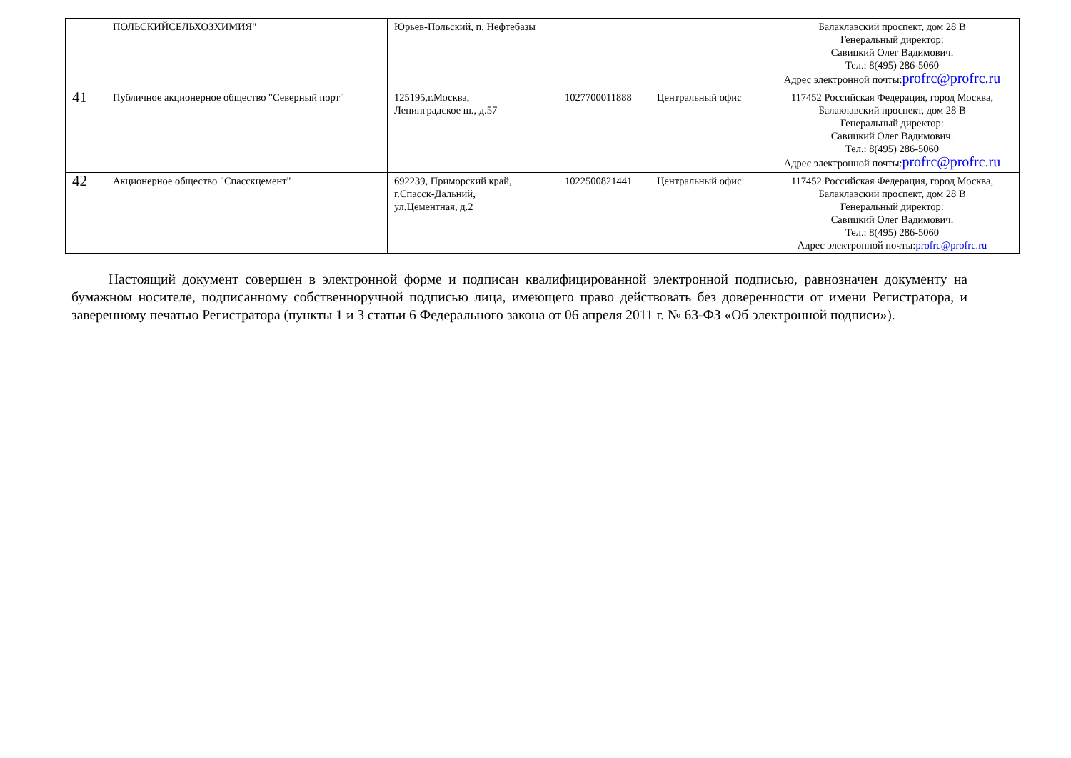| | ПОЛЬСКИЙСЕЛЬХОЗХИМИЯ" | Юрьев-Польский, п. Нефтебазы | | | Балаклавский проспект, дом 28 В Генеральный директор: Савицкий Олег Вадимович. Тел.: 8(495) 286-5060 Адрес электронной почты: profrc@profrc.ru |
| 41 | Публичное акционерное общество "Северный порт" | 125195,г.Москва, Ленинградское ш., д.57 | 1027700011888 | Центральный офис | 117452 Российская Федерация, город Москва, Балаклавский проспект, дом 28 В Генеральный директор: Савицкий Олег Вадимович. Тел.: 8(495) 286-5060 Адрес электронной почты: profrc@profrc.ru |
| 42 | Акционерное общество "Спасскцемент" | 692239, Приморский край, г.Спасск-Дальний, ул.Цементная, д.2 | 1022500821441 | Центральный офис | 117452 Российская Федерация, город Москва, Балаклавский проспект, дом 28 В Генеральный директор: Савицкий Олег Вадимович. Тел.: 8(495) 286-5060 Адрес электронной почты: profrc@profrc.ru |
Настоящий документ совершен в электронной форме и подписан квалифицированной электронной подписью, равнозначен документу на бумажном носителе, подписанному собственноручной подписью лица, имеющего право действовать без доверенности от имени Регистратора, и заверенному печатью Регистратора (пункты 1 и 3 статьи 6 Федерального закона от 06 апреля 2011 г. № 63-ФЗ «Об электронной подписи»).